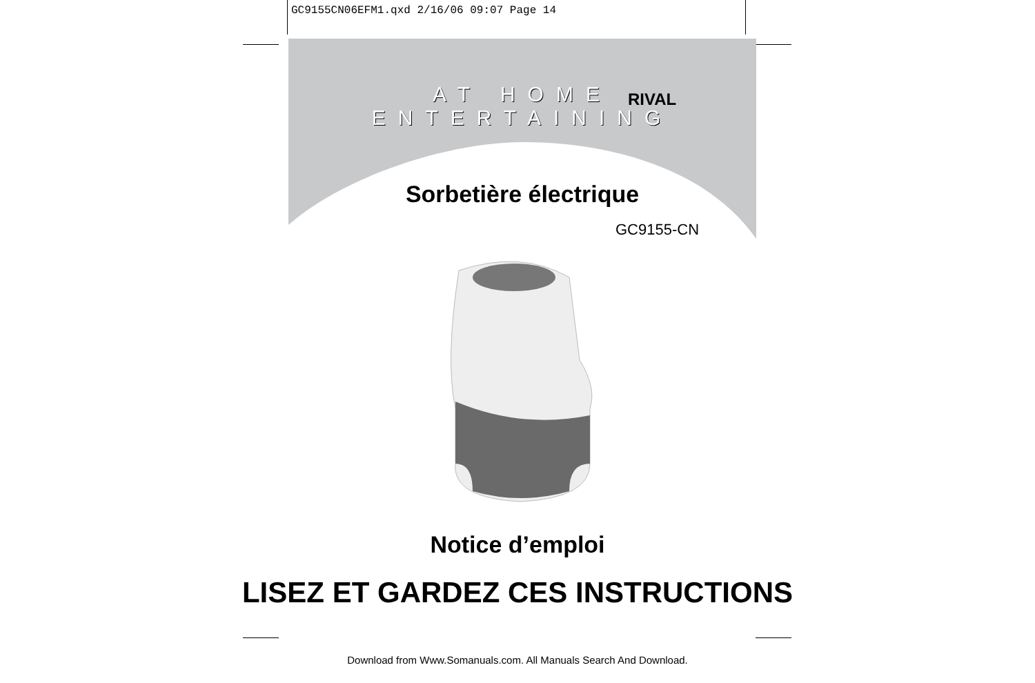GC9155CN06EFM1.qxd 2/16/06 09:07 Page 14
AT HOME ENTERTAINING
RIVAL
Sorbetière électrique
GC9155-CN
Notice d’emploi
LISEZ ET GARDEZ CES INSTRUCTIONS
Download from Www.Somanuals.com. All Manuals Search And Download.